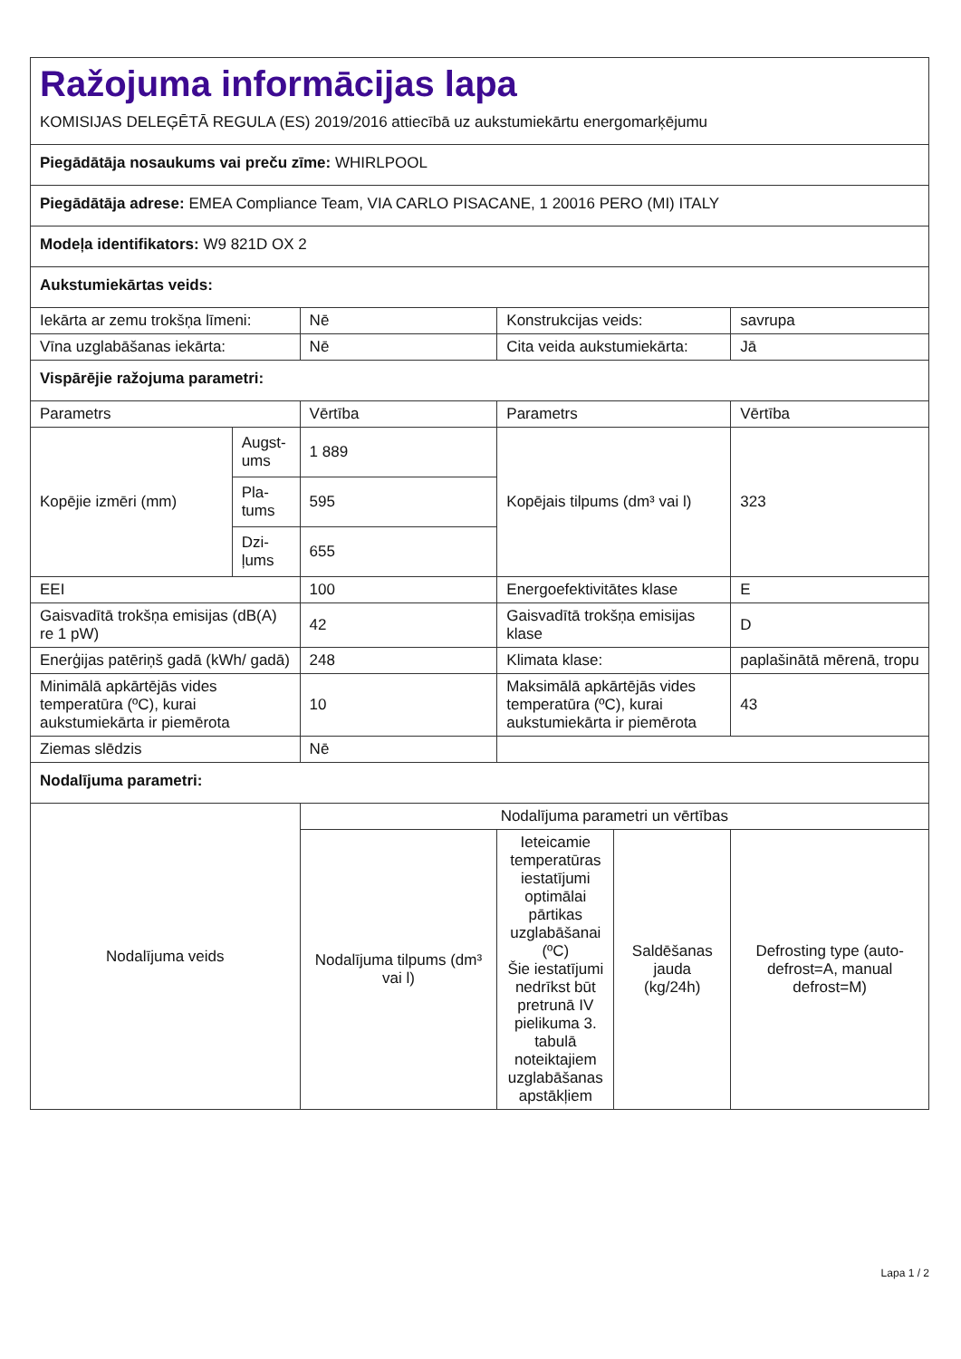| Ražojuma informācijas lapa KOMISIJAS DELEĢĒTĀ REGULA (ES) 2019/2016 attiecībā uz aukstumiekārtu energomarķējumu | | | | | |
| Piegādātāja nosaukums vai preču zīme: WHIRLPOOL | | | | | |
| Piegādātāja adrese: EMEA Compliance Team, VIA CARLO PISACANE, 1 20016 PERO (MI) ITALY | | | | | |
| Modeļa identifikators: W9 821D OX 2 | | | | | |
| Aukstumiekārtas veids: | | | | | |
| Iekārta ar zemu trokšņa līmeni: | | Nē | Konstrukcijas veids: | | savrupa |
| Vīna uzglabāšanas iekārta: | | Nē | Cita veida aukstumiekārta: | | Jā |
| Vispārējie ražojuma parametri: | | | | | |
| Parametrs | | Vērtība | Parametrs | | Vērtība |
| Kopējie izmēri (mm) | Augst-ums | 1 889 | Kopējais tilpums (dm³ vai l) | | 323 |
| | Pla-tums | 595 | | | |
| | Dzi-ļums | 655 | | | |
| EEI | | 100 | Energoefektivitātes klase | | E |
| Gaisvadītā trokšņa emisijas (dB(A) re 1 pW) | | 42 | Gaisvadītā trokšņa emisijas klase | | D |
| Enerģijas patēriņš gadā (kWh/ gadā) | | 248 | Klimata klase: | | paplašinātā mērenā, tropu |
| Minimālā apkārtējās vides temperatūra (ºC), kurai aukstumiekārta ir piemērota | | 10 | Maksimālā apkārtējās vides temperatūra (ºC), kurai aukstumiekārta ir piemērota | | 43 |
| Ziemas slēdzis | | Nē | | | |
| Nodalījuma parametri: | | | | | |
| Nodalījuma veids | | Nodalījuma parametri un vērtības | | | |
| | | Nodalījuma tilpums (dm³ vai l) | Ieteicamie temperatūras iestatījumi optimālai pārtikas uzglabāšanai (ºC) Šie iestatījumi nedrīkst būt pretrunā IV pielikuma 3. tabulā noteiktajiem uzglabāšanas apstākļiem | Saldēšanas jauda (kg/24h) | Defrosting type (auto-defrost=A, manual defrost=M) |
Lapa 1 / 2